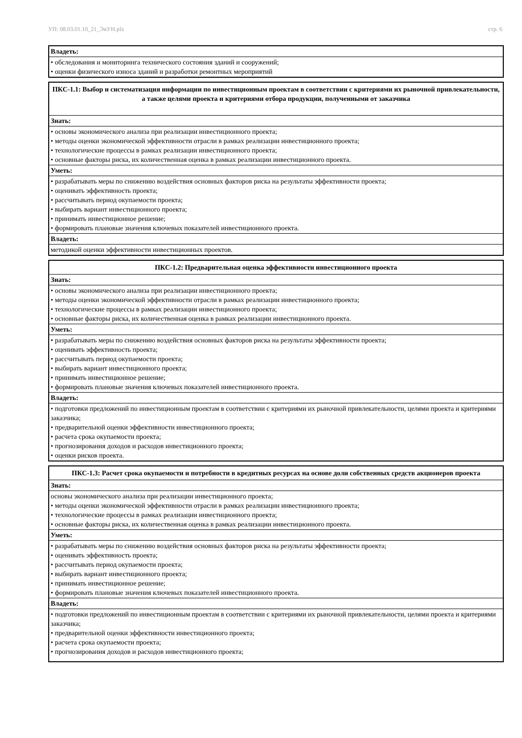УП: 08.03.01.10_21_ЭиУН.plx стр. 6
| Владеть: |
| • обследования и мониторинга технического состояния зданий и сооружений; • оценки физического износа зданий и разработки ремонтных мероприятий |
| ПКС-1.1: Выбор и систематизация информации по инвестиционным проектам в соответствии с критериями их рыночной привлекательности, а также целями проекта и критериями отбора продукции, полученными от заказчика |
| Знать: |
| • основы экономического анализа при реализации инвестиционного проекта; • методы оценки экономической эффективности отрасли в рамках реализации инвестиционного проекта; • технологические процессы в рамках реализации инвестиционного проекта; • основные факторы риска, их количественная оценка в рамках реализации инвестиционного проекта. |
| Уметь: |
| • разрабатывать меры по снижению воздействия основных факторов риска на результаты эффективности проекта; • оценивать эффективность проекта; • рассчитывать период окупаемости проекта; • выбирать вариант инвестиционного проекта; • принимать инвестиционное решение; • формировать плановые значения ключевых показателей инвестиционного проекта. |
| Владеть: |
| методикой оценки эффективности инвестиционных проектов. |
| ПКС-1.2: Предварительная оценка эффективности инвестиционного проекта |
| Знать: |
| • основы экономического анализа при реализации инвестиционного проекта; • методы оценки экономической эффективности отрасли в рамках реализации инвестиционного проекта; • технологические процессы в рамках реализации инвестиционного проекта; • основные факторы риска, их количественная оценка в рамках реализации инвестиционного проекта. |
| Уметь: |
| • разрабатывать меры по снижению воздействия основных факторов риска на результаты эффективности проекта; • оценивать эффективность проекта; • рассчитывать период окупаемости проекта; • выбирать вариант инвестиционного проекта; • принимать инвестиционное решение; • формировать плановые значения ключевых показателей инвестиционного проекта. |
| Владеть: |
| • подготовки предложений по инвестиционным проектам в соответствии с критериями их рыночной привлекательности, целями проекта и критериями заказчика; • предварительной оценки эффективности инвестиционного проекта; • расчета срока окупаемости проекта; • прогнозирования доходов и расходов инвестиционного проекта; • оценки рисков проекта. |
| ПКС-1.3: Расчет срока окупаемости и потребности в кредитных ресурсах на основе доли собственных средств акционеров проекта |
| Знать: |
| основы экономического анализа при реализации инвестиционного проекта; • методы оценки экономической эффективности отрасли в рамках реализации инвестиционного проекта; • технологические процессы в рамках реализации инвестиционного проекта; • основные факторы риска, их количественная оценка в рамках реализации инвестиционного проекта. |
| Уметь: |
| • разрабатывать меры по снижению воздействия основных факторов риска на результаты эффективности проекта; • оценивать эффективность проекта; • рассчитывать период окупаемости проекта; • выбирать вариант инвестиционного проекта; • принимать инвестиционное решение; • формировать плановые значения ключевых показателей инвестиционного проекта. |
| Владеть: |
| • подготовки предложений по инвестиционным проектам в соответствии с критериями их рыночной привлекательности, целями проекта и критериями заказчика; • предварительной оценки эффективности инвестиционного проекта; • расчета срока окупаемости проекта; • прогнозирования доходов и расходов инвестиционного проекта; |